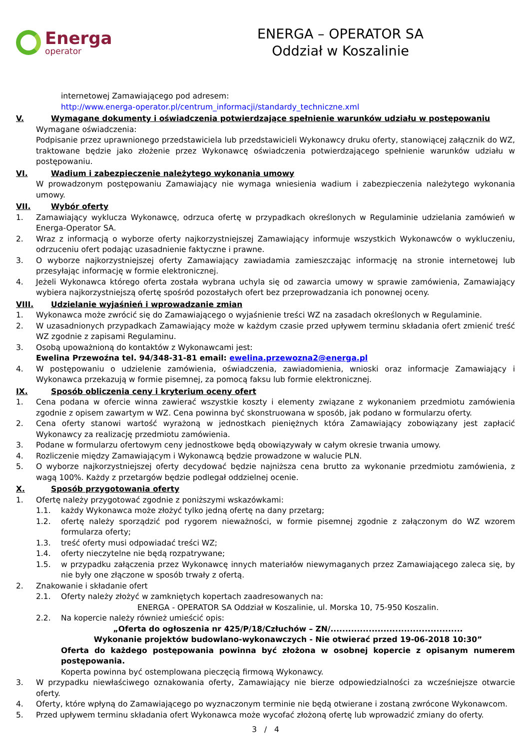Energa
operator
ENERGA – OPERATOR SA
Oddział w Koszalinie
internetowej Zamawiającego pod adresem:
http://www.energa-operator.pl/centrum_informacji/standardy_techniczne.xml
V. Wymagane dokumenty i oświadczenia potwierdzające spełnienie warunków udziału w postępowaniu
Wymagane oświadczenia:
Podpisanie przez uprawnionego przedstawiciela lub przedstawicieli Wykonawcy druku oferty, stanowiącej załącznik do WZ, traktowane będzie jako złożenie przez Wykonawcę oświadczenia potwierdzającego spełnienie warunków udziału w postępowaniu.
VI. Wadium i zabezpieczenie należytego wykonania umowy
W prowadzonym postępowaniu Zamawiający nie wymaga wniesienia wadium i zabezpieczenia należytego wykonania umowy.
VII. Wybór oferty
1. Zamawiający wyklucza Wykonawcę, odrzuca ofertę w przypadkach określonych w Regulaminie udzielania zamówień w Energa-Operator SA.
2. Wraz z informacją o wyborze oferty najkorzystniejszej Zamawiający informuje wszystkich Wykonawców o wykluczeniu, odrzuceniu ofert podając uzasadnienie faktyczne i prawne.
3. O wyborze najkorzystniejszej oferty Zamawiający zawiadamia zamieszczając informację na stronie internetowej lub przesyłając informację w formie elektronicznej.
4. Jeżeli Wykonawca którego oferta została wybrana uchyla się od zawarcia umowy w sprawie zamówienia, Zamawiający wybiera najkorzystniejszą ofertę spośród pozostałych ofert bez przeprowadzania ich ponownej oceny.
VIII. Udzielanie wyjaśnień i wprowadzanie zmian
1. Wykonawca może zwrócić się do Zamawiającego o wyjaśnienie treści WZ na zasadach określonych w Regulaminie.
2. W uzasadnionych przypadkach Zamawiający może w każdym czasie przed upływem terminu składania ofert zmienić treść WZ zgodnie z zapisami Regulaminu.
3. Osobą upoważnioną do kontaktów z Wykonawcami jest:
Ewelina Przewoźna tel. 94/348-31-81 email: ewelina.przewozna2@energa.pl
4. W postępowaniu o udzielenie zamówienia, oświadczenia, zawiadomienia, wnioski oraz informacje Zamawiający i Wykonawca przekazują w formie pisemnej, za pomocą faksu lub formie elektronicznej.
IX. Sposób obliczenia ceny i kryterium oceny ofert
1. Cena podana w ofercie winna zawierać wszystkie koszty i elementy związane z wykonaniem przedmiotu zamówienia zgodnie z opisem zawartym w WZ. Cena powinna być skonstruowana w sposób, jak podano w formularzu oferty.
2. Cena oferty stanowi wartość wyrażoną w jednostkach pieniężnych która Zamawiający zobowiązany jest zapłacić Wykonawcy za realizację przedmiotu zamówienia.
3. Podane w formularzu ofertowym ceny jednostkowe będą obowiązywały w całym okresie trwania umowy.
4. Rozliczenie między Zamawiającym i Wykonawcą będzie prowadzone w walucie PLN.
5. O wyborze najkorzystniejszej oferty decydować będzie najniższa cena brutto za wykonanie przedmiotu zamówienia, z wagą 100%. Każdy z przetargów będzie podlegał oddzielnej ocenie.
X. Sposób przygotowania oferty
1. Ofertę należy przygotować zgodnie z poniższymi wskazówkami:
1.1. każdy Wykonawca może złożyć tylko jedną ofertę na dany przetarg;
1.2. ofertę należy sporządzić pod rygorem nieważności, w formie pisemnej zgodnie z załączonym do WZ wzorem formularza oferty;
1.3. treść oferty musi odpowiadać treści WZ;
1.4. oferty nieczytelne nie będą rozpatrywane;
1.5. w przypadku załączenia przez Wykonawcę innych materiałów niewymaganych przez Zamawiającego zaleca się, by nie były one złączone w sposób trwały z ofertą.
2. Znakowanie i składanie ofert
2.1. Oferty należy złożyć w zamkniętych kopertach zaadresowanych na:
ENERGA - OPERATOR SA Oddział w Koszalinie, ul. Morska 10, 75-950 Koszalin.
2.2. Na kopercie należy również umieścić opis:
„Oferta do ogłoszenia nr 425/P/18/Człuchów – ZN/.............................................
Wykonanie projektów budowlano-wykonawczych - Nie otwierać przed 19-06-2018 10:30”
Oferta do każdego postępowania powinna być złożona w osobnej kopercie z opisanym numerem postępowania.
Koperta powinna być ostemplowana pieczęcią firmową Wykonawcy.
3. W przypadku niewłaściwego oznakowania oferty, Zamawiający nie bierze odpowiedzialności za wcześniejsze otwarcie oferty.
4. Oferty, które wpłyną do Zamawiającego po wyznaczonym terminie nie będą otwierane i zostaną zwrócone Wykonawcom.
5. Przed upływem terminu składania ofert Wykonawca może wycofać złożoną ofertę lub wprowadzić zmiany do oferty.
3 / 4